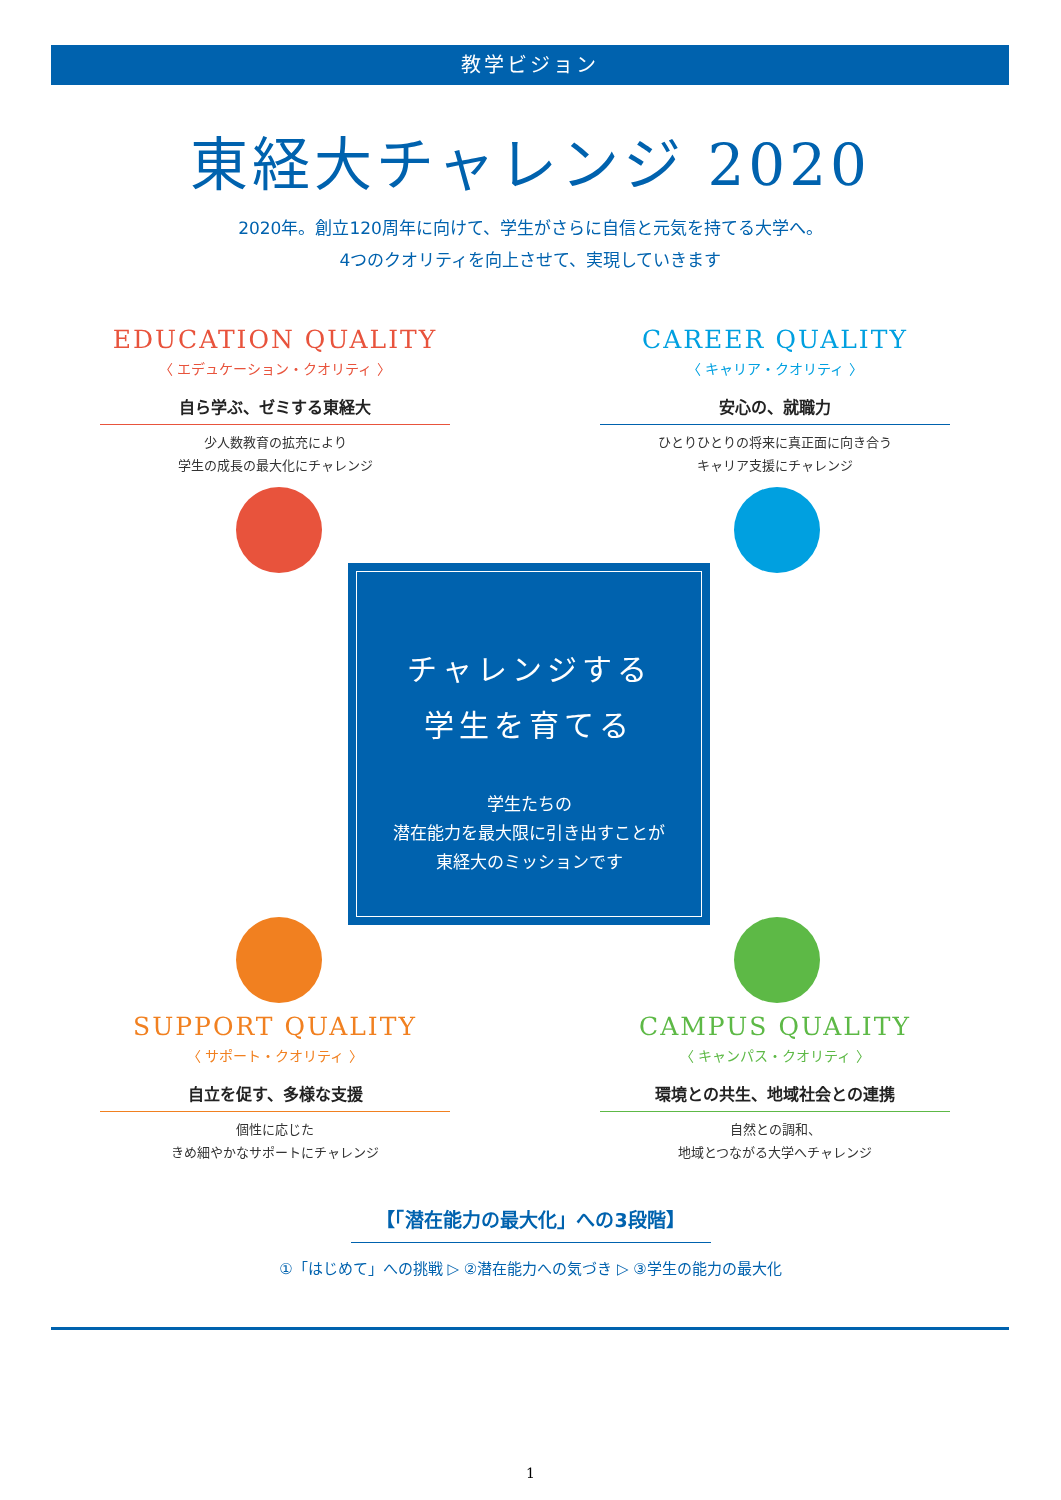教学ビジョン
東経大チャレンジ 2020
2020年。創立120周年に向けて、学生がさらに自信と元気を持てる大学へ。
4つのクオリティを向上させて、実現していきます
EDUCATION QUALITY
〈 エデュケーション・クオリティ 〉
自ら学ぶ、ゼミする東経大
少人数教育の拡充により
学生の成長の最大化にチャレンジ
CAREER QUALITY
〈 キャリア・クオリティ 〉
安心の、就職力
ひとりひとりの将来に真正面に向き合う
キャリア支援にチャレンジ
チャレンジする
学生を育てる
学生たちの
潜在能力を最大限に引き出すことが
東経大のミッションです
SUPPORT QUALITY
〈 サポート・クオリティ 〉
自立を促す、多様な支援
個性に応じた
きめ細やかなサポートにチャレンジ
CAMPUS QUALITY
〈 キャンパス・クオリティ 〉
環境との共生、地域社会との連携
自然との調和、
地域とつながる大学へチャレンジ
【「潜在能力の最大化」への3段階】
①「はじめて」への挑戦 ▷ ②潜在能力への気づき ▷ ③学生の能力の最大化
1